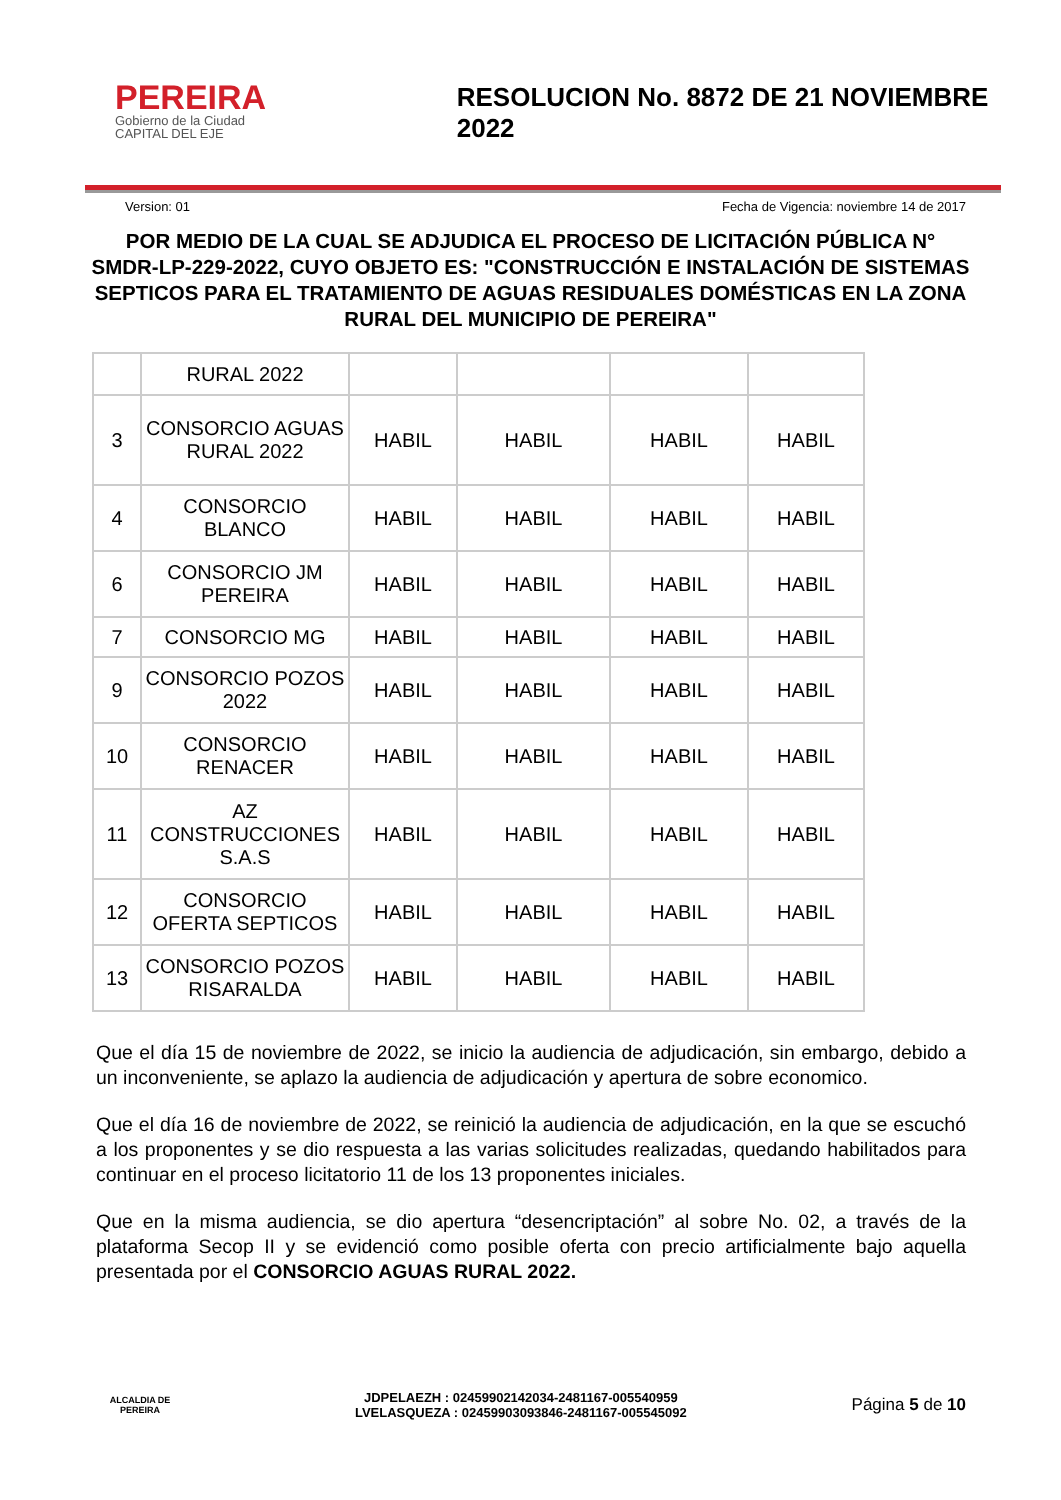PEREIRA
Gobierno de la Ciudad
CAPITAL DEL EJE
RESOLUCION No. 8872 DE 21 NOVIEMBRE 2022
Version: 01 Fecha de Vigencia: noviembre 14 de 2017
POR MEDIO DE LA CUAL SE ADJUDICA EL PROCESO DE LICITACIÓN PÚBLICA N° SMDR-LP-229-2022, CUYO OBJETO ES: "CONSTRUCCIÓN E INSTALACIÓN DE SISTEMAS SEPTICOS PARA EL TRATAMIENTO DE AGUAS RESIDUALES DOMÉSTICAS EN LA ZONA RURAL DEL MUNICIPIO DE PEREIRA"
| | RURAL 2022 | | | | |
| 3 | CONSORCIO AGUAS RURAL 2022 | HABIL | HABIL | HABIL | HABIL |
| 4 | CONSORCIO BLANCO | HABIL | HABIL | HABIL | HABIL |
| 6 | CONSORCIO JM PEREIRA | HABIL | HABIL | HABIL | HABIL |
| 7 | CONSORCIO MG | HABIL | HABIL | HABIL | HABIL |
| 9 | CONSORCIO POZOS 2022 | HABIL | HABIL | HABIL | HABIL |
| 10 | CONSORCIO RENACER | HABIL | HABIL | HABIL | HABIL |
| 11 | AZ CONSTRUCCIONES S.A.S | HABIL | HABIL | HABIL | HABIL |
| 12 | CONSORCIO OFERTA SEPTICOS | HABIL | HABIL | HABIL | HABIL |
| 13 | CONSORCIO POZOS RISARALDA | HABIL | HABIL | HABIL | HABIL |
Que el día 15 de noviembre de 2022, se inicio la audiencia de adjudicación, sin embargo, debido a un inconveniente, se aplazo la audiencia de adjudicación y apertura de sobre economico.
Que el día 16 de noviembre de 2022, se reinició la audiencia de adjudicación, en la que se escuchó a los proponentes y se dio respuesta a las varias solicitudes realizadas, quedando habilitados para continuar en el proceso licitatorio 11 de los 13 proponentes iniciales.
Que en la misma audiencia, se dio apertura “desencriptación” al sobre No. 02, a través de la plataforma Secop II y se evidenció como posible oferta con precio artificialmente bajo aquella presentada por el CONSORCIO AGUAS RURAL 2022.
ALCALDIA DE PEREIRA
JDPELAEZH : 02459902142034-2481167-005540959
LVELASQUEZA : 02459903093846-2481167-005545092
Página 5 de 10